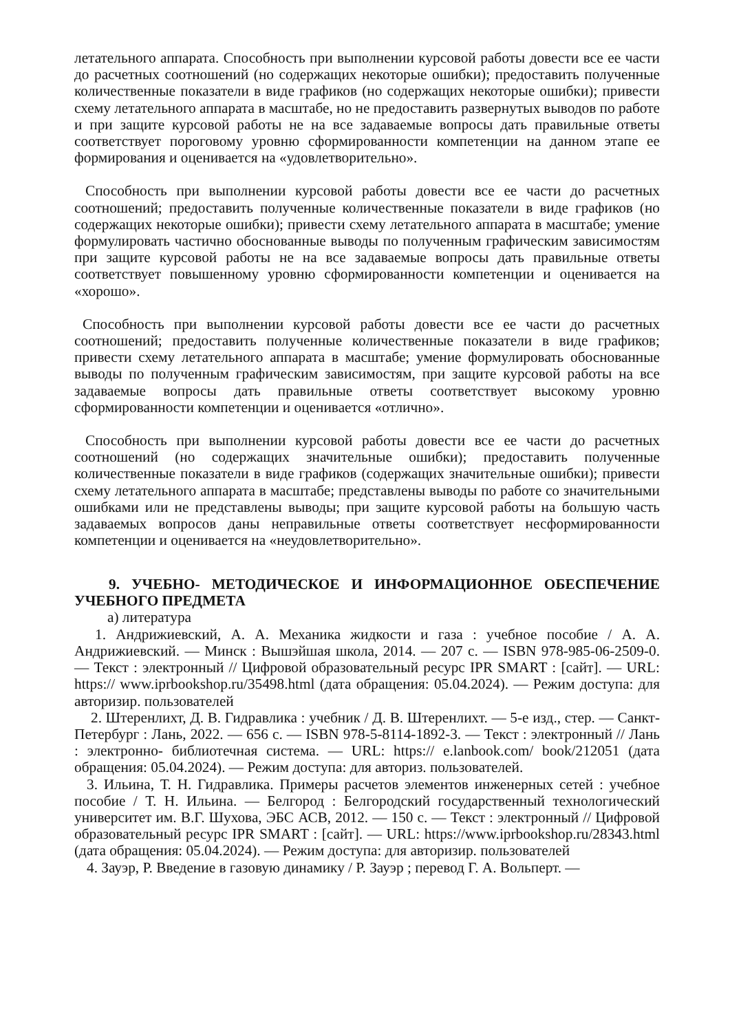летательного аппарата. Способность при выполнении курсовой работы довести все ее части до расчетных соотношений (но содержащих некоторые ошибки); предоставить полученные количественные показатели в виде графиков (но содержащих некоторые ошибки); привести схему летательного аппарата в масштабе, но не предоставить развернутых выводов по работе и при защите курсовой работы не на все задаваемые вопросы дать правильные ответы соответствует пороговому уровню сформированности компетенции на данном этапе ее формирования и оценивается на «удовлетворительно».
Способность при выполнении курсовой работы довести все ее части до расчетных соотношений; предоставить полученные количественные показатели в виде графиков (но содержащих некоторые ошибки); привести схему летательного аппарата в масштабе; умение формулировать частично обоснованные выводы по полученным графическим зависимостям при защите курсовой работы не на все задаваемые вопросы дать правильные ответы соответствует повышенному уровню сформированности компетенции и оценивается на «хорошо».
Способность при выполнении курсовой работы довести все ее части до расчетных соотношений; предоставить полученные количественные показатели в виде графиков; привести схему летательного аппарата в масштабе; умение формулировать обоснованные выводы по полученным графическим зависимостям, при защите курсовой работы на все задаваемые вопросы дать правильные ответы соответствует высокому уровню сформированности компетенции и оценивается «отлично».
Способность при выполнении курсовой работы довести все ее части до расчетных соотношений (но содержащих значительные ошибки); предоставить полученные количественные показатели в виде графиков (содержащих значительные ошибки); привести схему летательного аппарата в масштабе; представлены выводы по работе со значительными ошибками или не представлены выводы; при защите курсовой работы на большую часть задаваемых вопросов даны неправильные ответы соответствует несформированности компетенции и оценивается на «неудовлетворительно».
9. УЧЕБНО- МЕТОДИЧЕСКОЕ И ИНФОРМАЦИОННОЕ ОБЕСПЕЧЕНИЕ УЧЕБНОГО ПРЕДМЕТА
а) литература
1. Андрижиевский, А. А. Механика жидкости и газа : учебное пособие / А. А. Андрижиевский. — Минск : Вышэйшая школа, 2014. — 207 с. — ISBN 978-985-06-2509-0. — Текст : электронный // Цифровой образовательный ресурс IPR SMART : [сайт]. — URL: https:// www.iprbookshop.ru/35498.html (дата обращения: 05.04.2024). — Режим доступа: для авторизир. пользователей
2. Штеренлихт, Д. В. Гидравлика : учебник / Д. В. Штеренлихт. — 5-е изд., стер. — Санкт- Петербург : Лань, 2022. — 656 с. — ISBN 978-5-8114-1892-3. — Текст : электронный // Лань : электронно- библиотечная система. — URL: https:// e.lanbook.com/ book/212051 (дата обращения: 05.04.2024). — Режим доступа: для авториз. пользователей.
3. Ильина, Т. Н. Гидравлика. Примеры расчетов элементов инженерных сетей : учебное пособие / Т. Н. Ильина. — Белгород : Белгородский государственный технологический университет им. В.Г. Шухова, ЭБС АСВ, 2012. — 150 с. — Текст : электронный // Цифровой образовательный ресурс IPR SMART : [сайт]. — URL: https://www.iprbookshop.ru/28343.html (дата обращения: 05.04.2024). — Режим доступа: для авторизир. пользователей
4. Зауэр, Р. Введение в газовую динамику / Р. Зауэр ; перевод Г. А. Вольперт. —